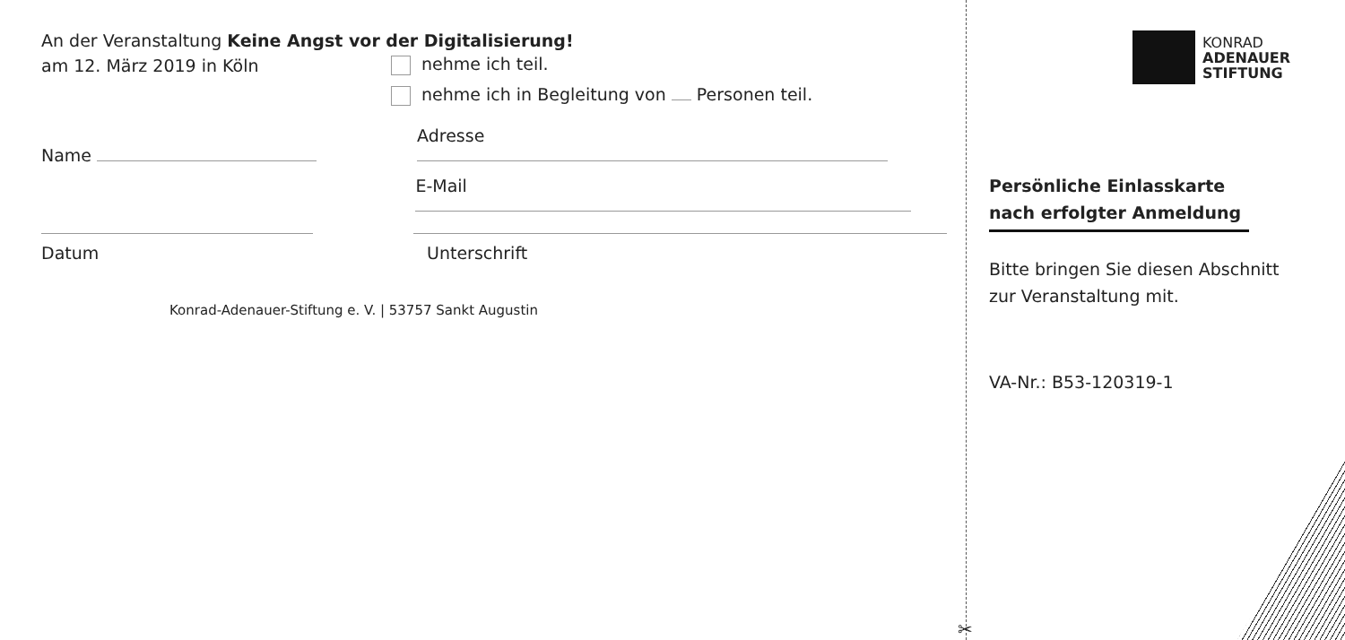An der Veranstaltung Keine Angst vor der Digitalisierung!
am 12. März 2019 in Köln nehme ich teil.
nehme ich in Begleitung von Personen teil.
Name Adresse
E-Mail
Datum Unterschrift
Konrad-Adenauer-Stiftung e. V. | 53757 Sankt Augustin
✂
KONRAD
ADENAUER
STIFTUNG
Persönliche Einlasskarte
nach erfolgter Anmeldung
Bitte bringen Sie diesen Abschnitt
zur Veranstaltung mit.
VA-Nr.: B53-120319-1